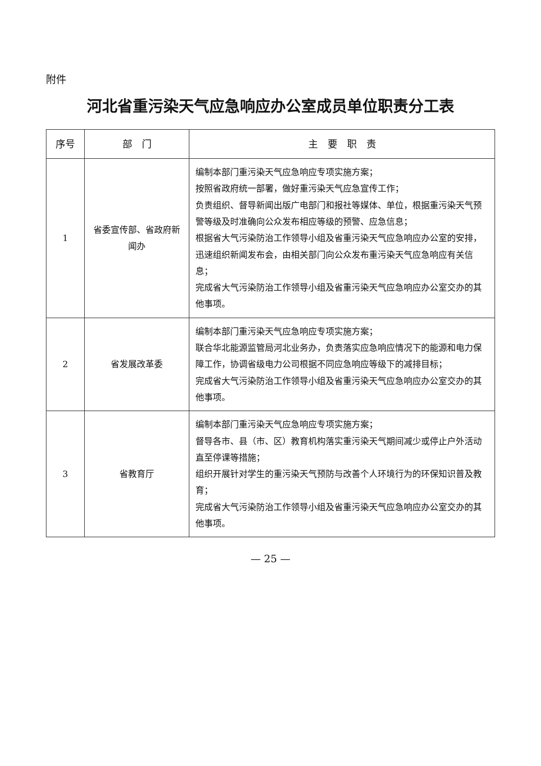附件
河北省重污染天气应急响应办公室成员单位职责分工表
| 序号 | 部 门 | 主 要 职 责 |
| --- | --- | --- |
| 1 | 省委宣传部、省政府新闻办 | 编制本部门重污染天气应急响应专项实施方案； 按照省政府统一部署，做好重污染天气应急宣传工作； 负责组织、督导新闻出版广电部门和报社等媒体、单位，根据重污染天气预警等级及时准确向公众发布相应等级的预警、应急信息； 根据省大气污染防治工作领导小组及省重污染天气应急响应办公室的安排，迅速组织新闻发布会，由相关部门向公众发布重污染天气应急响应有关信息； 完成省大气污染防治工作领导小组及省重污染天气应急响应办公室交办的其他事项。 |
| 2 | 省发展改革委 | 编制本部门重污染天气应急响应专项实施方案； 联合华北能源监管局河北业务办，负责落实应急响应情况下的能源和电力保障工作，协调省级电力公司根据不同应急响应等级下的减排目标； 完成省大气污染防治工作领导小组及省重污染天气应急响应办公室交办的其他事项。 |
| 3 | 省教育厅 | 编制本部门重污染天气应急响应专项实施方案； 督导各市、县（市、区）教育机构落实重污染天气期间减少或停止户外活动直至停课等措施； 组织开展针对学生的重污染天气预防与改善个人环境行为的环保知识普及教育； 完成省大气污染防治工作领导小组及省重污染天气应急响应办公室交办的其他事项。 |
— 25 —